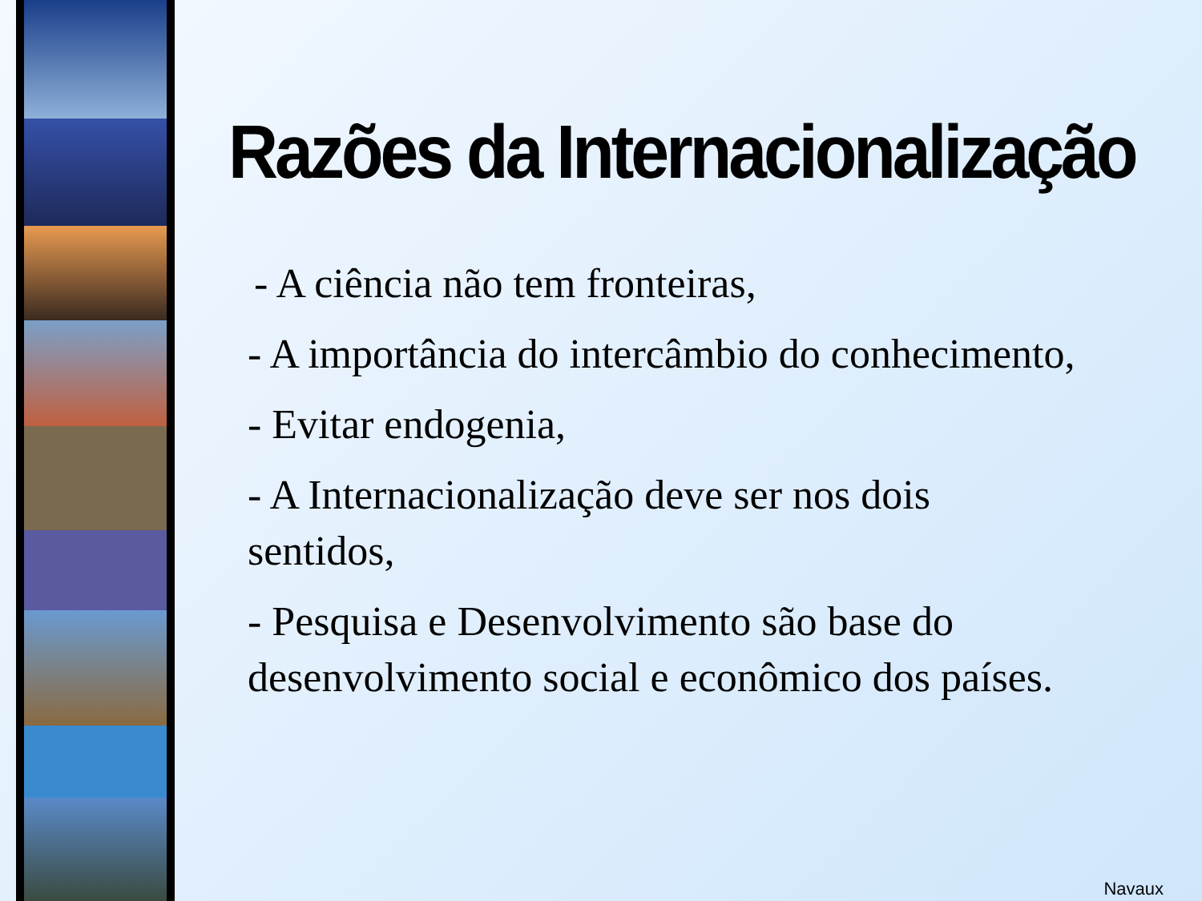Razões da Internacionalização
- A ciência não tem fronteiras,
- A importância do intercâmbio do conhecimento,
- Evitar endogenia,
- A Internacionalização deve ser nos dois sentidos,
- Pesquisa e Desenvolvimento são base do desenvolvimento social e econômico dos países.
Navaux